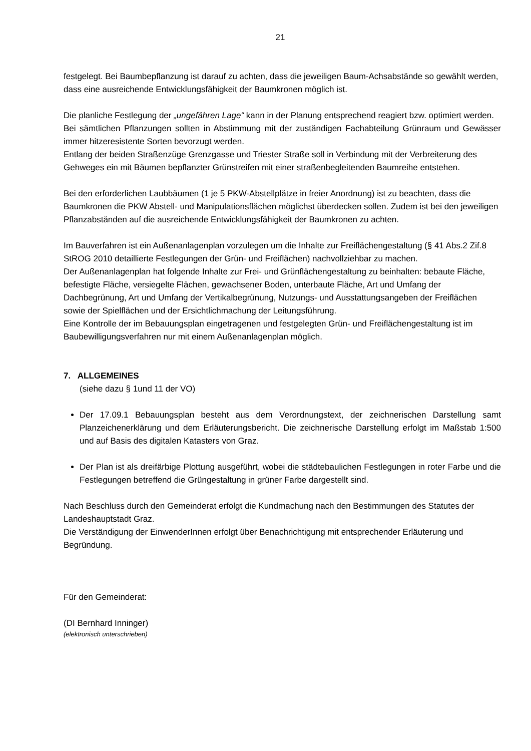21
festgelegt. Bei Baumbepflanzung ist darauf zu achten, dass die jeweiligen Baum-Achsabstände so gewählt werden, dass eine ausreichende Entwicklungsfähigkeit der Baumkronen möglich ist.
Die planliche Festlegung der „ungefähren Lage“ kann in der Planung entsprechend reagiert bzw. optimiert werden.
Bei sämtlichen Pflanzungen sollten in Abstimmung mit der zuständigen Fachabteilung Grünraum und Gewässer immer hitzeresistente Sorten bevorzugt werden.
Entlang der beiden Straßenzüge Grenzgasse und Triester Straße soll in Verbindung mit der Verbreiterung des Gehweges ein mit Bäumen bepflanzter Grünstreifen mit einer straßenbegleitenden Baumreihe entstehen.
Bei den erforderlichen Laubbäumen (1 je 5 PKW-Abstellplätze in freier Anordnung) ist zu beachten, dass die Baumkronen die PKW Abstell- und Manipulationsflächen möglichst überdecken sollen. Zudem ist bei den jeweiligen Pflanzabständen auf die ausreichende Entwicklungsfähigkeit der Baumkronen zu achten.
Im Bauverfahren ist ein Außenanlagenplan vorzulegen um die Inhalte zur Freiflächengestaltung (§ 41 Abs.2 Zif.8 StROG 2010 detaillierte Festlegungen der Grün- und Freiflächen) nachvollziehbar zu machen.
Der Außenanlagenplan hat folgende Inhalte zur Frei- und Grünflächengestaltung zu beinhalten: bebaute Fläche, befestigte Fläche, versiegelte Flächen, gewachsener Boden, unterbaute Fläche, Art und Umfang der Dachbegrünung, Art und Umfang der Vertikalbegrünung, Nutzungs- und Ausstattungsangeben der Freiflächen sowie der Spielflächen und der Ersichtlichmachung der Leitungsführung.
Eine Kontrolle der im Bebauungsplan eingetragenen und festgelegten Grün- und Freiflächengestaltung ist im Baubewilligungsverfahren nur mit einem Außenanlagenplan möglich.
7. ALLGEMEINES
(siehe dazu § 1und 11 der VO)
Der 17.09.1 Bebauungsplan besteht aus dem Verordnungstext, der zeichnerischen Darstellung samt Planzeichenerklärung und dem Erläuterungsbericht. Die zeichnerische Darstellung erfolgt im Maßstab 1:500 und auf Basis des digitalen Katasters von Graz.
Der Plan ist als dreifärbige Plottung ausgeführt, wobei die städtebaulichen Festlegungen in roter Farbe und die Festlegungen betreffend die Grüngestaltung in grüner Farbe dargestellt sind.
Nach Beschluss durch den Gemeinderat erfolgt die Kundmachung nach den Bestimmungen des Statutes der Landeshauptstadt Graz.
Die Verständigung der EinwenderInnen erfolgt über Benachrichtigung mit entsprechender Erläuterung und Begründung.
Für den Gemeinderat:
(DI Bernhard Inninger)
(elektronisch unterschrieben)